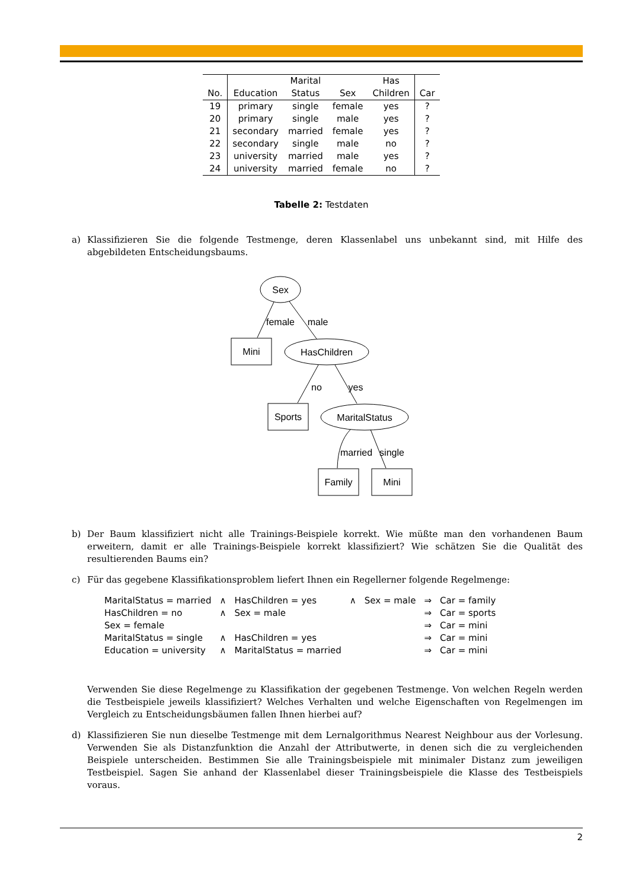| | | Marital | | Has | |
| --- | --- | --- | --- | --- | --- |
| No. | Education | Status | Sex | Children | Car |
| 19 | primary | single | female | yes | ? |
| 20 | primary | single | male | yes | ? |
| 21 | secondary | married | female | yes | ? |
| 22 | secondary | single | male | no | ? |
| 23 | university | married | male | yes | ? |
| 24 | university | married | female | no | ? |
Tabelle 2: Testdaten
a) Klassifizieren Sie die folgende Testmenge, deren Klassenlabel uns unbekannt sind, mit Hilfe des abgebildeten Entscheidungsbaums.
Sex
Mini
HasChildren
Sports
MaritalStatus
Family
Mini
female
male
no
yes
married
single
b) Der Baum klassifiziert nicht alle Trainings-Beispiele korrekt. Wie müßte man den vorhandenen Baum erweitern, damit er alle Trainings-Beispiele korrekt klassifiziert? Wie schätzen Sie die Qualität des resultierenden Baums ein?
c) Für das gegebene Klassifikationsproblem liefert Ihnen ein Regellerner folgende Regelmenge:
| MaritalStatus = married | ∧ | HasChildren = yes | ∧ | Sex = male | ⇒ | Car = family |
| HasChildren = no | ∧ | Sex = male | | | ⇒ | Car = sports |
| Sex = female | | | | | ⇒ | Car = mini |
| MaritalStatus = single | ∧ | HasChildren = yes | | | ⇒ | Car = mini |
| Education = university | ∧ | MaritalStatus = married | | | ⇒ | Car = mini |
Verwenden Sie diese Regelmenge zu Klassifikation der gegebenen Testmenge. Von welchen Regeln werden die Testbeispiele jeweils klassifiziert? Welches Verhalten und welche Eigenschaften von Regelmengen im Vergleich zu Entscheidungsbäumen fallen Ihnen hierbei auf?
d) Klassifizieren Sie nun dieselbe Testmenge mit dem Lernalgorithmus Nearest Neighbour aus der Vorlesung. Verwenden Sie als Distanzfunktion die Anzahl der Attributwerte, in denen sich die zu vergleichenden Beispiele unterscheiden. Bestimmen Sie alle Trainingsbeispiele mit minimaler Distanz zum jeweiligen Testbeispiel. Sagen Sie anhand der Klassenlabel dieser Trainingsbeispiele die Klasse des Testbeispiels voraus.
2